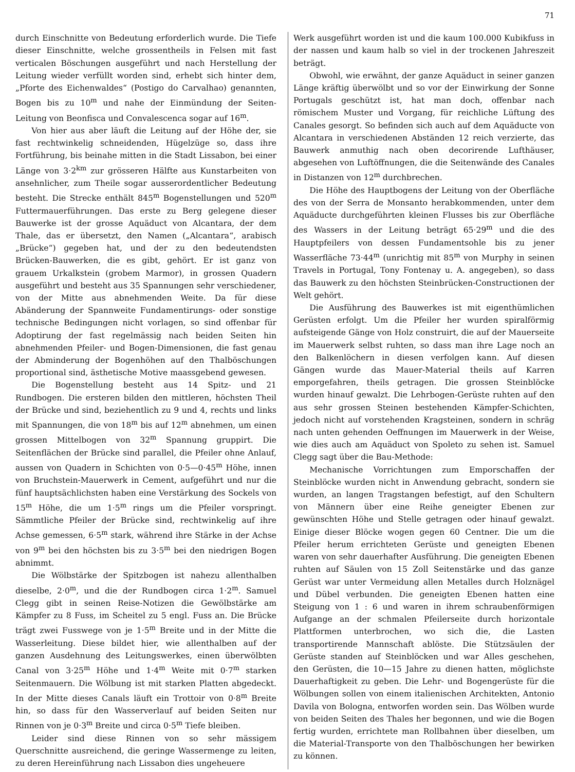71
durch Einschnitte von Bedeutung erforderlich wurde. Die Tiefe dieser Einschnitte, welche grossentheils in Felsen mit fast verticalen Böschungen ausgeführt und nach Herstellung der Leitung wieder verfüllt worden sind, erhebt sich hinter dem, „Pforte des Eichenwaldes“ (Postigo do Carvalhao) genannten, Bogen bis zu 10<sup>m</sup> und nahe der Einmündung der Seiten-Leitung von Beonfisca und Convalescenca sogar auf 16<sup>m</sup>.
Von hier aus aber läuft die Leitung auf der Höhe der, sie fast rechtwinkelig schneidenden, Hügelzüge so, dass ihre Fortführung, bis beinahe mitten in die Stadt Lissabon, bei einer Länge von 3·2<sup>km</sup> zur grösseren Hälfte aus Kunstarbeiten von ansehnlicher, zum Theile sogar ausserordentlicher Bedeutung besteht. Die Strecke enthält 845<sup>m</sup> Bogenstellungen und 520<sup>m</sup> Futtermauerführungen. Das erste zu Berg gelegene dieser Bauwerke ist der grosse Aquäduct von Alcantara, der dem Thale, das er übersetzt, den Namen („Alcantara“, arabisch „Brücke“) gegeben hat, und der zu den bedeutendsten Brücken-Bauwerken, die es gibt, gehört. Er ist ganz von grauem Urkalkstein (grobem Marmor), in grossen Quadern ausgeführt und besteht aus 35 Spannungen sehr verschiedener, von der Mitte aus abnehmenden Weite. Da für diese Abänderung der Spannweite Fundamentirungs- oder sonstige technische Bedingungen nicht vorlagen, so sind offenbar für Adoptirung der fast regelmässig nach beiden Seiten hin abnehmenden Pfeiler- und Bogen-Dimensionen, die fast genau der Abminderung der Bogenhöhen auf den Thalböschungen proportional sind, ästhetische Motive maassgebend gewesen.
Die Bogenstellung besteht aus 14 Spitz- und 21 Rundbogen. Die ersteren bilden den mittleren, höchsten Theil der Brücke und sind, beziehentlich zu 9 und 4, rechts und links mit Spannungen, die von 18<sup>m</sup> bis auf 12<sup>m</sup> abnehmen, um einen grossen Mittelbogen von 32<sup>m</sup> Spannung gruppirt. Die Seitenflächen der Brücke sind parallel, die Pfeiler ohne Anlauf, aussen von Quadern in Schichten von 0·5—0·45<sup>m</sup> Höhe, innen von Bruchstein-Mauerwerk in Cement, aufgeführt und nur die fünf hauptsächlichsten haben eine Verstärkung des Sockels von 15<sup>m</sup> Höhe, die um 1·5<sup>m</sup> rings um die Pfeiler vorspringt. Sämmtliche Pfeiler der Brücke sind, rechtwinkelig auf ihre Achse gemessen, 6·5<sup>m</sup> stark, während ihre Stärke in der Achse von 9<sup>m</sup> bei den höchsten bis zu 3·5<sup>m</sup> bei den niedrigen Bogen abnimmt.
Die Wölbstärke der Spitzbogen ist nahezu allenthalben dieselbe, 2·0<sup>m</sup>, und die der Rundbogen circa 1·2<sup>m</sup>. Samuel Clegg gibt in seinen Reise-Notizen die Gewölbstärke am Kämpfer zu 8 Fuss, im Scheitel zu 5 engl. Fuss an. Die Brücke trägt zwei Fusswege von je 1·5<sup>m</sup> Breite und in der Mitte die Wasserleitung. Diese bildet hier, wie allenthalben auf der ganzen Ausdehnung des Leitungswerkes, einen überwölbten Canal von 3·25<sup>m</sup> Höhe und 1·4<sup>m</sup> Weite mit 0·7<sup>m</sup> starken Seitenmauern. Die Wölbung ist mit starken Platten abgedeckt. In der Mitte dieses Canals läuft ein Trottoir von 0·8<sup>m</sup> Breite hin, so dass für den Wasserverlauf auf beiden Seiten nur Rinnen von je 0·3<sup>m</sup> Breite und circa 0·5<sup>m</sup> Tiefe bleiben.
Leider sind diese Rinnen von so sehr mässigem Querschnitte ausreichend, die geringe Wassermenge zu leiten, zu deren Hereinführung nach Lissabon dies ungeheuere
Werk ausgeführt worden ist und die kaum 100.000 Kubikfuss in der nassen und kaum halb so viel in der trockenen Jahreszeit beträgt.
Obwohl, wie erwähnt, der ganze Aquäduct in seiner ganzen Länge kräftig überwölbt und so vor der Einwirkung der Sonne Portugals geschützt ist, hat man doch, offenbar nach römischem Muster und Vorgang, für reichliche Lüftung des Canales gesorgt. So befinden sich auch auf dem Aquäducte von Alcantara in verschiedenen Abständen 12 reich verzierte, das Bauwerk anmuthig nach oben decorirende Lufthäuser, abgesehen von Luftöffnungen, die die Seitenwände des Canales in Distanzen von 12<sup>m</sup> durchbrechen.
Die Höhe des Hauptbogens der Leitung von der Oberfläche des von der Serra de Monsanto herabkommenden, unter dem Aquäducte durchgeführten kleinen Flusses bis zur Oberfläche des Wassers in der Leitung beträgt 65·29<sup>m</sup> und die des Hauptpfeilers von dessen Fundamentsohle bis zu jener Wasserfläche 73·44<sup>m</sup> (unrichtig mit 85<sup>m</sup> von Murphy in seinen Travels in Portugal, Tony Fontenay u. A. angegeben), so dass das Bauwerk zu den höchsten Steinbrücken-Constructionen der Welt gehört.
Die Ausführung des Bauwerkes ist mit eigenthümlichen Gerüsten erfolgt. Um die Pfeiler her wurden spiralförmig aufsteigende Gänge von Holz construirt, die auf der Mauerseite im Mauerwerk selbst ruhten, so dass man ihre Lage noch an den Balkenlöchern in diesen verfolgen kann. Auf diesen Gängen wurde das Mauer-Material theils auf Karren emporgefahren, theils getragen. Die grossen Steinblöcke wurden hinauf gewalzt. Die Lehrbogen-Gerüste ruhten auf den aus sehr grossen Steinen bestehenden Kämpfer-Schichten, jedoch nicht auf vorstehenden Kragsteinen, sondern in schräg nach unten gehenden Oeffnungen im Mauerwerk in der Weise, wie dies auch am Aquäduct von Spoleto zu sehen ist. Samuel Clegg sagt über die Bau-Methode:
Mechanische Vorrichtungen zum Emporschaffen der Steinblöcke wurden nicht in Anwendung gebracht, sondern sie wurden, an langen Tragstangen befestigt, auf den Schultern von Männern über eine Reihe geneigter Ebenen zur gewünschten Höhe und Stelle getragen oder hinauf gewalzt. Einige dieser Blöcke wogen gegen 60 Centner. Die um die Pfeiler herum errichteten Gerüste und geneigten Ebenen waren von sehr dauerhafter Ausführung. Die geneigten Ebenen ruhten auf Säulen von 15 Zoll Seitenstärke und das ganze Gerüst war unter Vermeidung allen Metalles durch Holznägel und Dübel verbunden. Die geneigten Ebenen hatten eine Steigung von 1 : 6 und waren in ihrem schraubenförmigen Aufgange an der schmalen Pfeilerseite durch horizontale Plattformen unterbrochen, wo sich die, die Lasten transportirende Mannschaft ablöste. Die Stützsäulen der Gerüste standen auf Steinblöcken und war Alles geschehen, den Gerüsten, die 10—15 Jahre zu dienen hatten, möglichste Dauerhaftigkeit zu geben. Die Lehr- und Bogengerüste für die Wölbungen sollen von einem italienischen Architekten, Antonio Davila von Bologna, entworfen worden sein. Das Wölben wurde von beiden Seiten des Thales her begonnen, und wie die Bogen fertig wurden, errichtete man Rollbahnen über dieselben, um die Material-Transporte von den Thalböschungen her bewirken zu können.